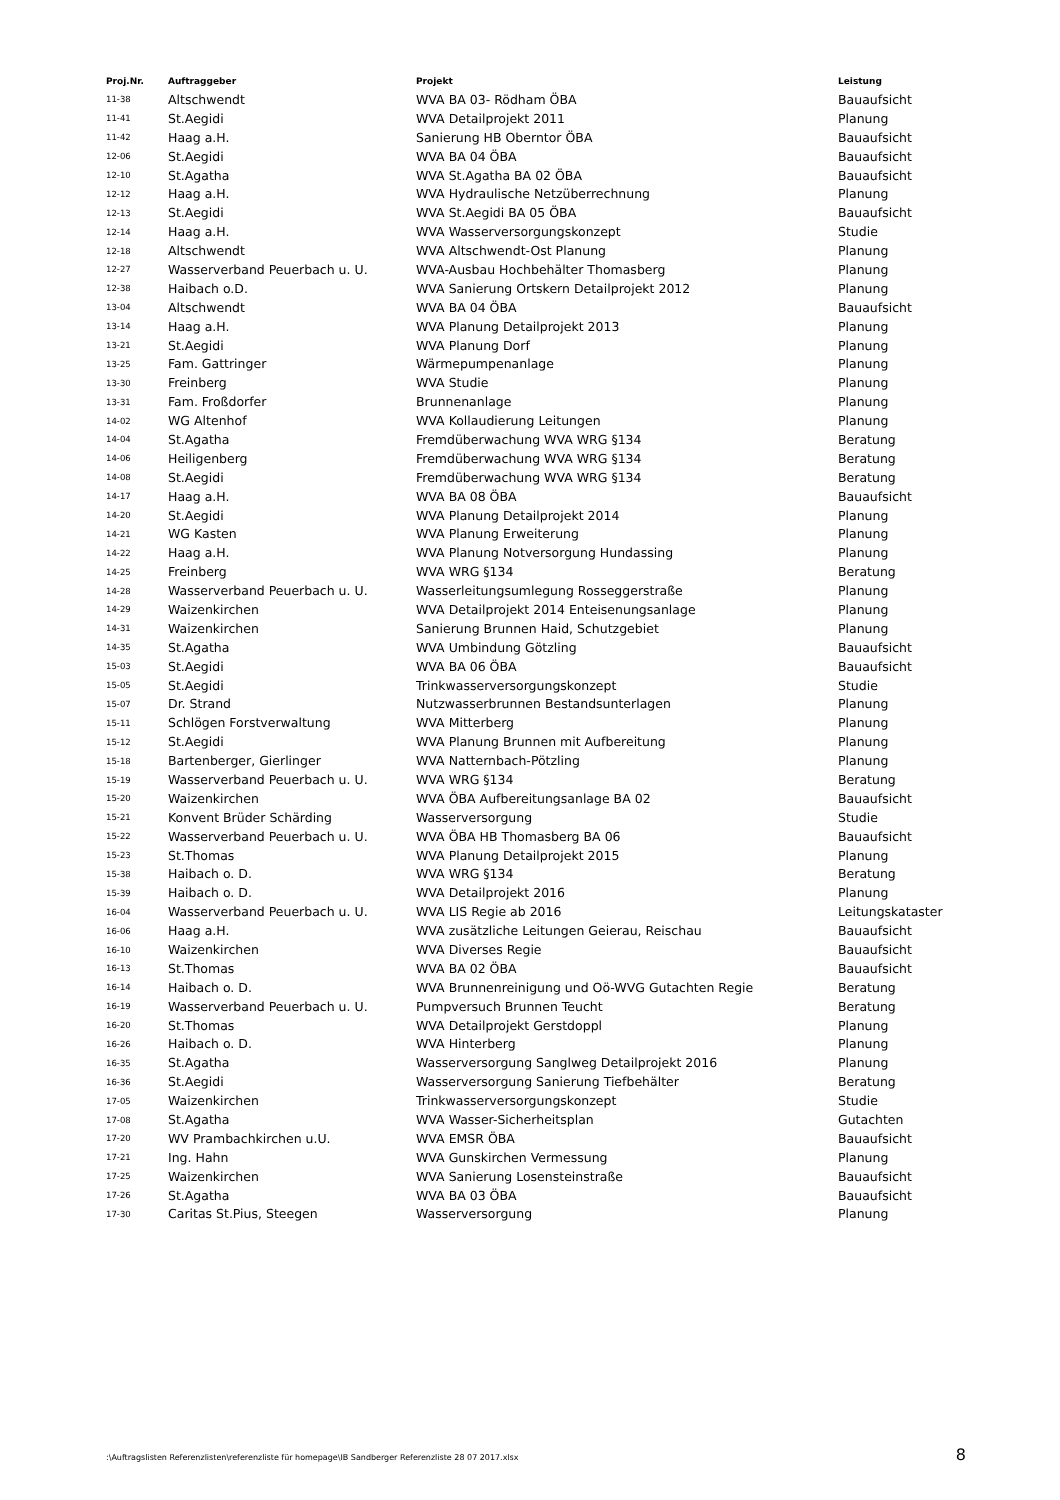| Proj.Nr. | Auftraggeber | Projekt | Leistung |
| --- | --- | --- | --- |
| 11-38 | Altschwendt | WVA BA 03- Rödham ÖBA | Bauaufsicht |
| 11-41 | St.Aegidi | WVA Detailprojekt 2011 | Planung |
| 11-42 | Haag a.H. | Sanierung HB Oberntor ÖBA | Bauaufsicht |
| 12-06 | St.Aegidi | WVA BA 04 ÖBA | Bauaufsicht |
| 12-10 | St.Agatha | WVA St.Agatha BA 02 ÖBA | Bauaufsicht |
| 12-12 | Haag a.H. | WVA Hydraulische Netzüberrechnung | Planung |
| 12-13 | St.Aegidi | WVA St.Aegidi BA 05 ÖBA | Bauaufsicht |
| 12-14 | Haag a.H. | WVA Wasserversorgungskonzept | Studie |
| 12-18 | Altschwendt | WVA Altschwendt-Ost Planung | Planung |
| 12-27 | Wasserverband Peuerbach u. U. | WVA-Ausbau Hochbehälter Thomasberg | Planung |
| 12-38 | Haibach o.D. | WVA Sanierung Ortskern Detailprojekt 2012 | Planung |
| 13-04 | Altschwendt | WVA BA 04 ÖBA | Bauaufsicht |
| 13-14 | Haag a.H. | WVA Planung Detailprojekt 2013 | Planung |
| 13-21 | St.Aegidi | WVA Planung Dorf | Planung |
| 13-25 | Fam. Gattringer | Wärmepumpenanlage | Planung |
| 13-30 | Freinberg | WVA Studie | Planung |
| 13-31 | Fam. Froßdorfer | Brunnenanlage | Planung |
| 14-02 | WG Altenhof | WVA Kollaudierung Leitungen | Planung |
| 14-04 | St.Agatha | Fremdüberwachung WVA WRG §134 | Beratung |
| 14-06 | Heiligenberg | Fremdüberwachung WVA WRG §134 | Beratung |
| 14-08 | St.Aegidi | Fremdüberwachung WVA WRG §134 | Beratung |
| 14-17 | Haag a.H. | WVA BA 08 ÖBA | Bauaufsicht |
| 14-20 | St.Aegidi | WVA Planung Detailprojekt 2014 | Planung |
| 14-21 | WG Kasten | WVA Planung Erweiterung | Planung |
| 14-22 | Haag a.H. | WVA Planung Notversorgung Hundassing | Planung |
| 14-25 | Freinberg | WVA WRG §134 | Beratung |
| 14-28 | Wasserverband Peuerbach u. U. | Wasserleitungsumlegung Rosseggerstraße | Planung |
| 14-29 | Waizenkirchen | WVA Detailprojekt 2014 Enteisenungsanlage | Planung |
| 14-31 | Waizenkirchen | Sanierung Brunnen Haid, Schutzgebiet | Planung |
| 14-35 | St.Agatha | WVA Umbindung Götzling | Bauaufsicht |
| 15-03 | St.Aegidi | WVA BA 06 ÖBA | Bauaufsicht |
| 15-05 | St.Aegidi | Trinkwasserversorgungskonzept | Studie |
| 15-07 | Dr. Strand | Nutzwasserbrunnen Bestandsunterlagen | Planung |
| 15-11 | Schlögen Forstverwaltung | WVA Mitterberg | Planung |
| 15-12 | St.Aegidi | WVA Planung Brunnen mit Aufbereitung | Planung |
| 15-18 | Bartenberger, Gierlinger | WVA Natternbach-Pötzling | Planung |
| 15-19 | Wasserverband Peuerbach u. U. | WVA WRG §134 | Beratung |
| 15-20 | Waizenkirchen | WVA ÖBA Aufbereitungsanlage BA 02 | Bauaufsicht |
| 15-21 | Konvent Brüder Schärding | Wasserversorgung | Studie |
| 15-22 | Wasserverband Peuerbach u. U. | WVA ÖBA HB Thomasberg BA 06 | Bauaufsicht |
| 15-23 | St.Thomas | WVA Planung Detailprojekt 2015 | Planung |
| 15-38 | Haibach o. D. | WVA WRG §134 | Beratung |
| 15-39 | Haibach o. D. | WVA Detailprojekt 2016 | Planung |
| 16-04 | Wasserverband Peuerbach u. U. | WVA LIS Regie ab 2016 | Leitungskataster |
| 16-06 | Haag a.H. | WVA zusätzliche Leitungen Geierau, Reischau | Bauaufsicht |
| 16-10 | Waizenkirchen | WVA Diverses Regie | Bauaufsicht |
| 16-13 | St.Thomas | WVA BA 02 ÖBA | Bauaufsicht |
| 16-14 | Haibach o. D. | WVA Brunnenreinigung und Oö-WVG Gutachten Regie | Beratung |
| 16-19 | Wasserverband Peuerbach u. U. | Pumpversuch Brunnen Teucht | Beratung |
| 16-20 | St.Thomas | WVA Detailprojekt Gerstdoppl | Planung |
| 16-26 | Haibach o. D. | WVA Hinterberg | Planung |
| 16-35 | St.Agatha | Wasserversorgung Sanglweg Detailprojekt 2016 | Planung |
| 16-36 | St.Aegidi | Wasserversorgung Sanierung Tiefbehälter | Beratung |
| 17-05 | Waizenkirchen | Trinkwasserversorgungskonzept | Studie |
| 17-08 | St.Agatha | WVA Wasser-Sicherheitsplan | Gutachten |
| 17-20 | WV Prambachkirchen u.U. | WVA EMSR ÖBA | Bauaufsicht |
| 17-21 | Ing. Hahn | WVA Gunskirchen Vermessung | Planung |
| 17-25 | Waizenkirchen | WVA Sanierung Losensteinstraße | Bauaufsicht |
| 17-26 | St.Agatha | WVA BA 03 ÖBA | Bauaufsicht |
| 17-30 | Caritas St.Pius, Steegen | Wasserversorgung | Planung |
:\Auftragslisten Referenzlisten\referenzliste für homepage\IB Sandberger Referenzliste 28 07 2017.xlsx 8